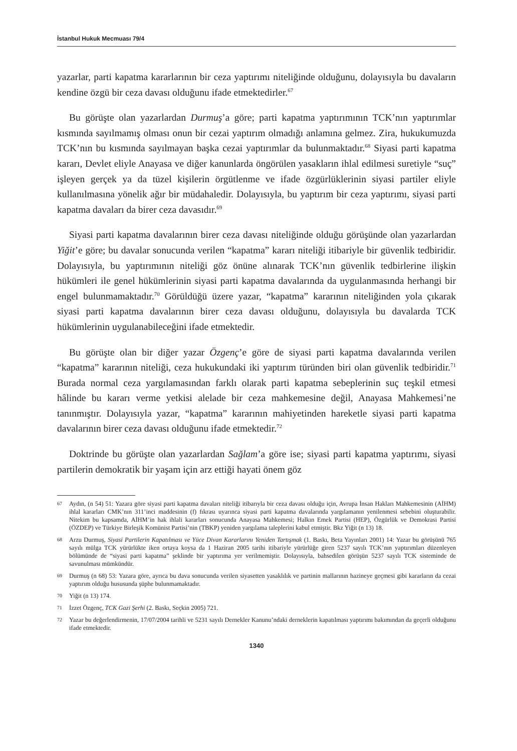İstanbul Hukuk Mecmuası 79/4
yazarlar, parti kapatma kararlarının bir ceza yaptırımı niteliğinde olduğunu, dolayısıyla bu davaların kendine özgü bir ceza davası olduğunu ifade etmektedirler.<sup>67</sup>
Bu görüşte olan yazarlardan Durmuş’a göre; parti kapatma yaptırımının TCK’nın yaptırımlar kısmında sayılmamış olması onun bir cezai yaptırım olmadığı anlamına gelmez. Zira, hukukumuzda TCK’nın bu kısmında sayılmayan başka cezai yaptırımlar da bulunmaktadır.<sup>68</sup> Siyasi parti kapatma kararı, Devlet eliyle Anayasa ve diğer kanunlarda öngörülen yasakların ihlal edilmesi suretiyle “suç” işleyen gerçek ya da tüzel kişilerin örgütlenme ve ifade özgürlüklerinin siyasi partiler eliyle kullanılmasına yönelik ağır bir müdahaledir. Dolayısıyla, bu yaptırım bir ceza yaptırımı, siyasi parti kapatma davaları da birer ceza davasıdır.<sup>69</sup>
Siyasi parti kapatma davalarının birer ceza davası niteliğinde olduğu görüşünde olan yazarlardan Yiğit’e göre; bu davalar sonucunda verilen “kapatma” kararı niteliği itibariyle bir güvenlik tedbiridir. Dolayısıyla, bu yaptırımının niteliği göz önüne alınarak TCK’nın güvenlik tedbirlerine ilişkin hükümleri ile genel hükümlerinin siyasi parti kapatma davalarında da uygulanmasında herhangi bir engel bulunmamaktadır.<sup>70</sup> Görüldüğü üzere yazar, “kapatma” kararının niteliğinden yola çıkarak siyasi parti kapatma davalarının birer ceza davası olduğunu, dolayısıyla bu davalarda TCK hükümlerinin uygulanabileceğini ifade etmektedir.
Bu görüşte olan bir diğer yazar Özgenç’e göre de siyasi parti kapatma davalarında verilen “kapatma” kararının niteliği, ceza hukukundaki iki yaptırım türünden biri olan güvenlik tedbiridir.<sup>71</sup> Burada normal ceza yargılamasından farklı olarak parti kapatma sebeplerinin suç teşkil etmesi hâlinde bu kararı verme yetkisi alelade bir ceza mahkemesine değil, Anayasa Mahkemesi’ne tanınmıştır. Dolayısıyla yazar, “kapatma” kararının mahiyetinden hareketle siyasi parti kapatma davalarının birer ceza davası olduğunu ifade etmektedir.<sup>72</sup>
Doktrinde bu görüşte olan yazarlardan Sağlam’a göre ise; siyasi parti kapatma yaptırımı, siyasi partilerin demokratik bir yaşam için arz ettiği hayati önem göz
67 Aydın, (n 54) 51: Yazara göre siyasi parti kapatma davaları niteliği itibarıyla bir ceza davası olduğu için, Avrupa İnsan Hakları Mahkemesinin (AİHM) ihlal kararları CMK’nın 311’inci maddesinin (f) fıkrası uyarınca siyasi parti kapatma davalarında yargılamanın yenilenmesi sebebini oluşturabilir. Nitekim bu kapsamda, AİHM’in hak ihlali kararları sonucunda Anayasa Mahkemesi; Halkın Emek Partisi (HEP), Özgürlük ve Demokrasi Partisi (ÖZDEP) ve Türkiye Birleşik Komünist Partisi’nin (TBKP) yeniden yargılama taleplerini kabul etmiştir. Bkz Yiğit (n 13) 18.
68 Arzu Durmuş, Siyasi Partilerin Kapatılması ve Yüce Divan Kararlarını Yeniden Tartışmak (1. Baskı, Beta Yayınları 2001) 14: Yazar bu görüşünü 765 sayılı mülga TCK yürürlükte iken ortaya koysa da 1 Haziran 2005 tarihi itibariyle yürürlüğe giren 5237 sayılı TCK’nın yaptırımları düzenleyen bölümünde de “siyasi parti kapatma” şeklinde bir yaptırıma yer verilmemiştir. Dolayısıyla, bahsedilen görüşün 5237 sayılı TCK sisteminde de savunulması mümkündür.
69 Durmuş (n 68) 53: Yazara göre, ayrıca bu dava sonucunda verilen siyasetten yasaklılık ve partinin mallarının hazineye geçmesi gibi kararların da cezai yaptırım olduğu hususunda şüphe bulunmamaktadır.
70 Yiğit (n 13) 174.
71 İzzet Özgenç, TCK Gazi Şerhi (2. Baskı, Seçkin 2005) 721.
72 Yazar bu değerlendirmenin, 17/07/2004 tarihli ve 5231 sayılı Dernekler Kanunu’ndaki derneklerin kapatılması yaptırımı bakımından da geçerli olduğunu ifade etmektedir.
1340